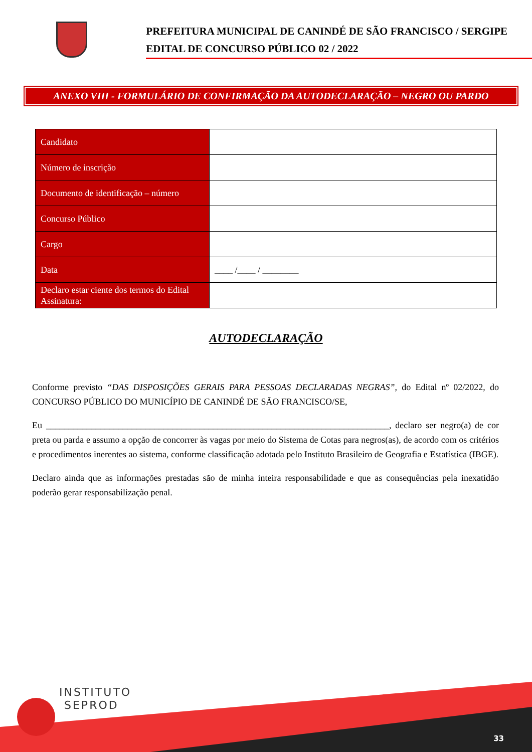PREFEITURA MUNICIPAL DE CANINDÉ DE SÃO FRANCISCO / SERGIPE
EDITAL DE CONCURSO PÚBLICO 02 / 2022
ANEXO VIII - FORMULÁRIO DE CONFIRMAÇÃO DA AUTODECLARAÇÃO – NEGRO OU PARDO
| Candidato | |
| Número de inscrição | |
| Documento de identificação – número | |
| Concurso Público | |
| Cargo | |
| Data | ____ /____ / ________ |
| Declaro estar ciente dos termos do Edital Assinatura: | |
AUTODECLARAÇÃO
Conforme previsto “DAS DISPOSIÇÕES GERAIS PARA PESSOAS DECLARADAS NEGRAS”, do Edital nº 02/2022, do CONCURSO PÚBLICO DO MUNICÍPIO DE CANINDÉ DE SÃO FRANCISCO/SE,
Eu ____________________________________________________________________________, declaro ser negro(a) de cor preta ou parda e assumo a opção de concorrer às vagas por meio do Sistema de Cotas para negros(as), de acordo com os critérios e procedimentos inerentes ao sistema, conforme classificação adotada pelo Instituto Brasileiro de Geografia e Estatística (IBGE).
Declaro ainda que as informações prestadas são de minha inteira responsabilidade e que as consequências pela inexatidão poderão gerar responsabilização penal.
INSTITUTO
SEPROD
33